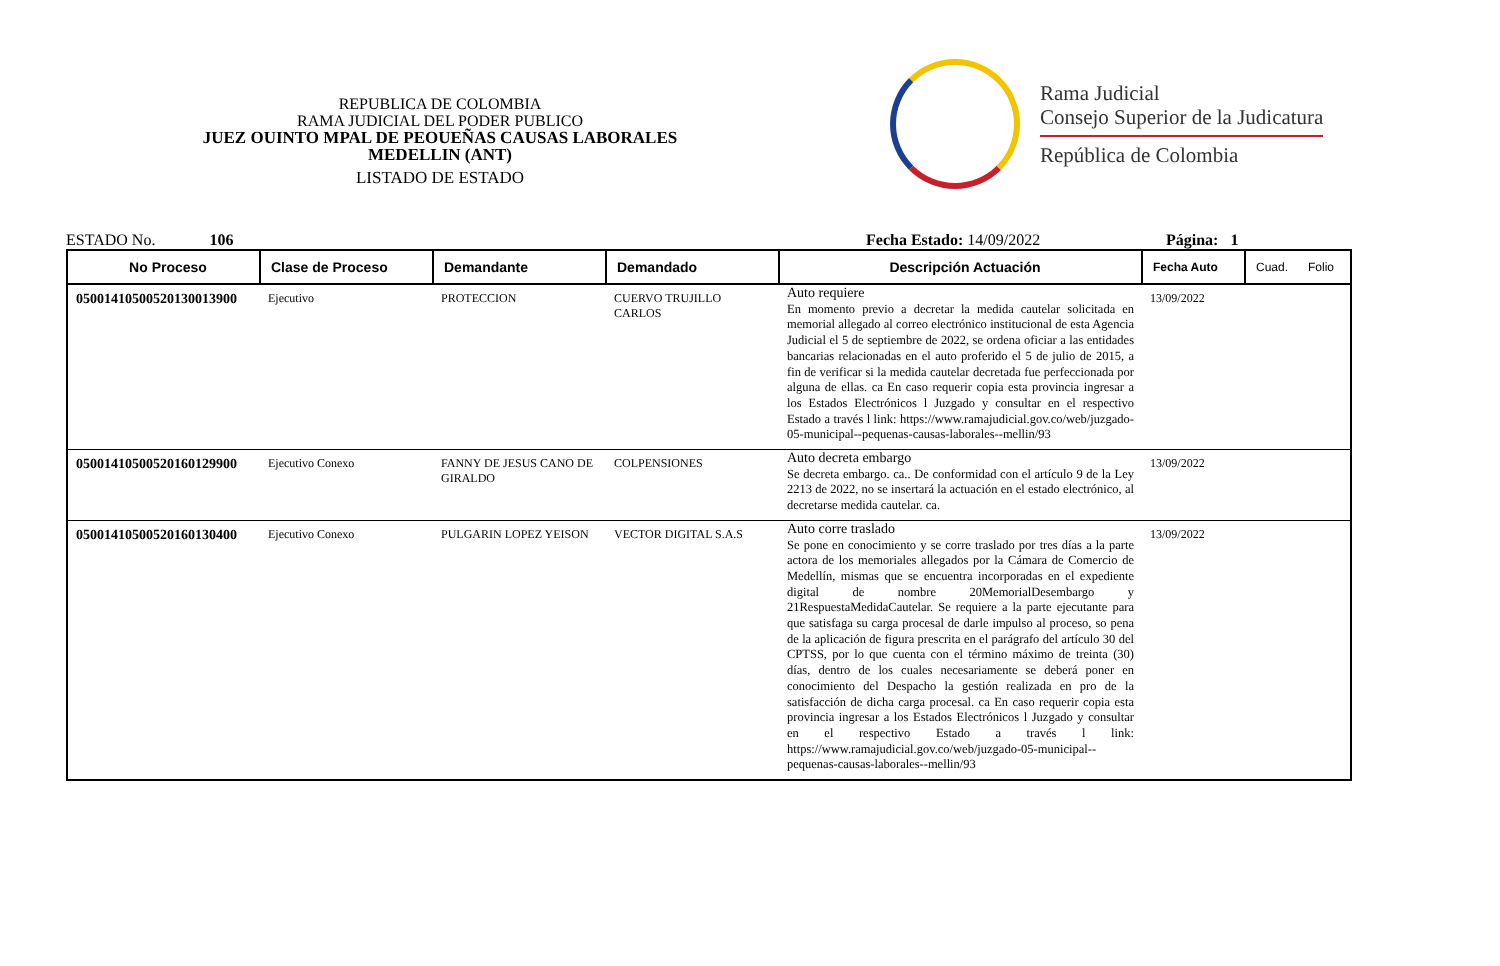REPUBLICA DE COLOMBIA
RAMA JUDICIAL DEL PODER PUBLICO
JUEZ OUINTO MPAL DE PEOUEÑAS CAUSAS LABORALES
MEDELLIN (ANT)
LISTADO DE ESTADO
Rama Judicial
Consejo Superior de la Judicatura
República de Colombia
ESTADO No. 106 Fecha Estado: 14/09/2022 Página: 1
| No Proceso | Clase de Proceso | Demandante | Demandado | Descripción Actuación | Fecha Auto | Cuad. Folio |
| --- | --- | --- | --- | --- | --- | --- |
| 05001410500520130013900 | Ejecutivo | PROTECCION | CUERVO TRUJILLO CARLOS | Auto requiere En momento previo a decretar la medida cautelar solicitada en memorial allegado al correo electrónico institucional de esta Agencia Judicial el 5 de septiembre de 2022, se ordena oficiar a las entidades bancarias relacionadas en el auto proferido el 5 de julio de 2015, a fin de verificar si la medida cautelar decretada fue perfeccionada por alguna de ellas. ca En caso requerir copia esta provincia ingresar a los Estados Electrónicos l Juzgado y consultar en el respectivo Estado a través l link: https://www.ramajudicial.gov.co/web/juzgado-05-municipal--pequenas-causas-laborales--mellin/93 | 13/09/2022 | |
| 05001410500520160129900 | Ejecutivo Conexo | FANNY DE JESUS CANO DE GIRALDO | COLPENSIONES | Auto decreta embargo Se decreta embargo. ca.. De conformidad con el artículo 9 de la Ley 2213 de 2022, no se insertará la actuación en el estado electrónico, al decretarse medida cautelar. ca. | 13/09/2022 | |
| 05001410500520160130400 | Ejecutivo Conexo | PULGARIN LOPEZ YEISON | VECTOR DIGITAL S.A.S | Auto corre traslado Se pone en conocimiento y se corre traslado por tres días a la parte actora de los memoriales allegados por la Cámara de Comercio de Medellín, mismas que se encuentra incorporadas en el expediente digital de nombre 20MemorialDesembargo y 21RespuestaMedidaCautelar. Se requiere a la parte ejecutante para que satisfaga su carga procesal de darle impulso al proceso, so pena de la aplicación de figura prescrita en el parágrafo del artículo 30 del CPTSS, por lo que cuenta con el término máximo de treinta (30) días, dentro de los cuales necesariamente se deberá poner en conocimiento del Despacho la gestión realizada en pro de la satisfacción de dicha carga procesal. ca En caso requerir copia esta provincia ingresar a los Estados Electrónicos l Juzgado y consultar en el respectivo Estado a través l link: https://www.ramajudicial.gov.co/web/juzgado-05-municipal--pequenas-causas-laborales--mellin/93 | 13/09/2022 | |